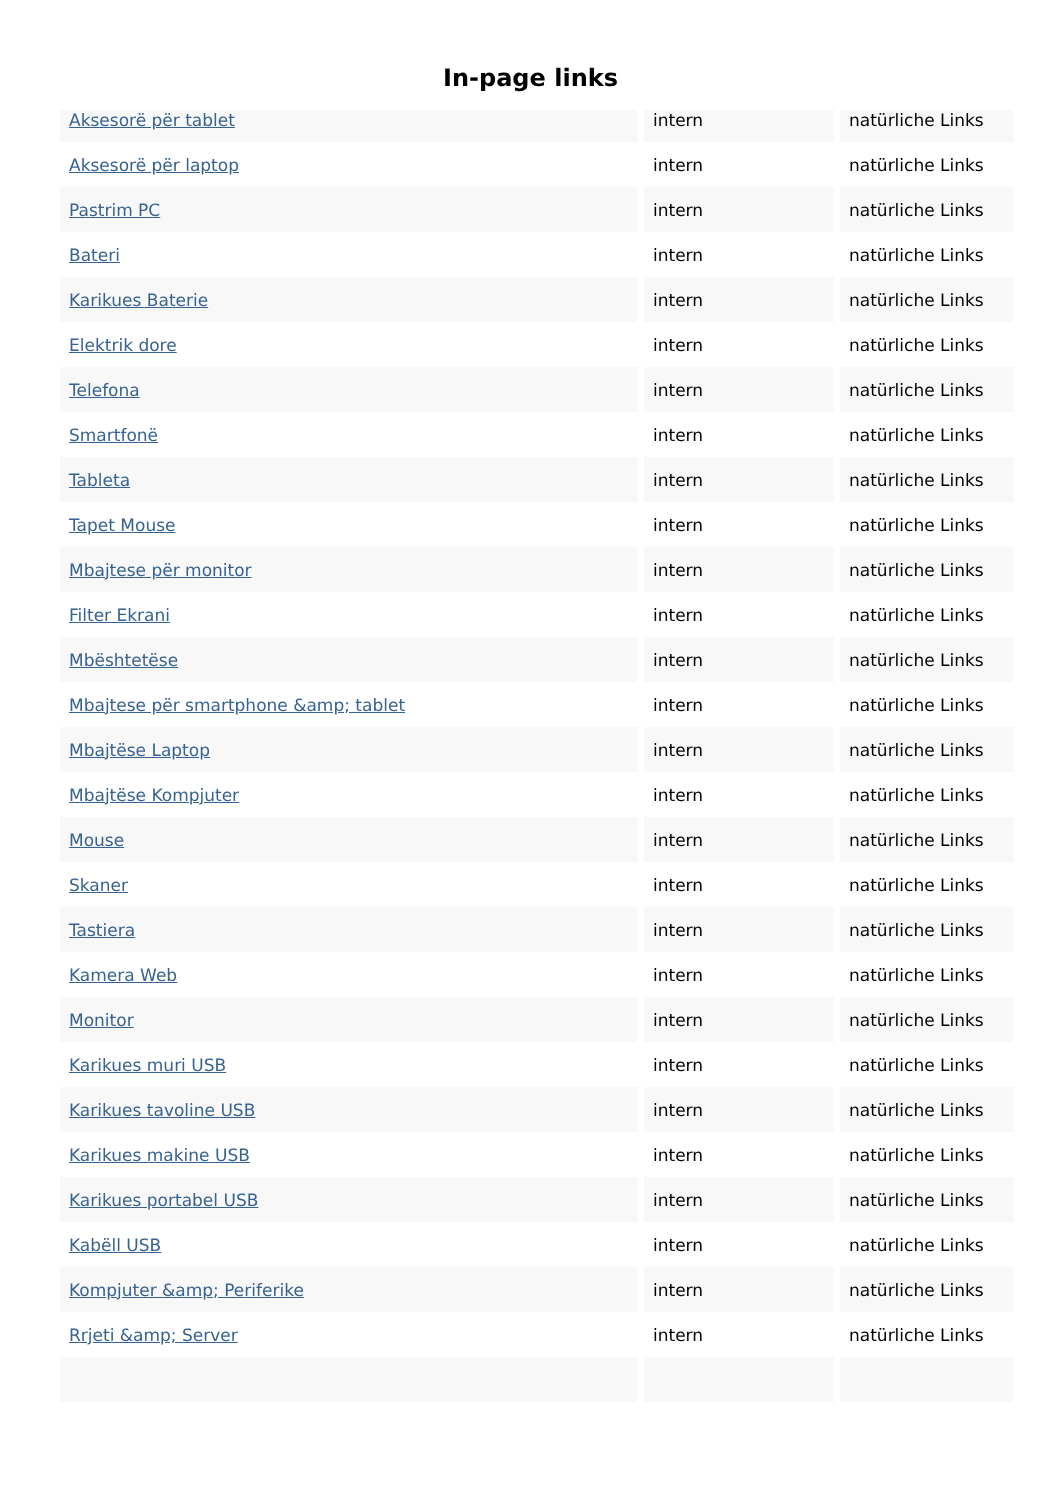In-page links
| Aksesorë për tablet | intern | natürliche Links |
| Aksesorë për laptop | intern | natürliche Links |
| Pastrim PC | intern | natürliche Links |
| Bateri | intern | natürliche Links |
| Karikues Baterie | intern | natürliche Links |
| Elektrik dore | intern | natürliche Links |
| Telefona | intern | natürliche Links |
| Smartfonë | intern | natürliche Links |
| Tableta | intern | natürliche Links |
| Tapet Mouse | intern | natürliche Links |
| Mbajtese për monitor | intern | natürliche Links |
| Filter Ekrani | intern | natürliche Links |
| Mbështetëse | intern | natürliche Links |
| Mbajtese për smartphone &amp; tablet | intern | natürliche Links |
| Mbajtëse Laptop | intern | natürliche Links |
| Mbajtëse Kompjuter | intern | natürliche Links |
| Mouse | intern | natürliche Links |
| Skaner | intern | natürliche Links |
| Tastiera | intern | natürliche Links |
| Kamera Web | intern | natürliche Links |
| Monitor | intern | natürliche Links |
| Karikues muri USB | intern | natürliche Links |
| Karikues tavoline USB | intern | natürliche Links |
| Karikues makine USB | intern | natürliche Links |
| Karikues portabel USB | intern | natürliche Links |
| Kabëll USB | intern | natürliche Links |
| Kompjuter &amp; Periferike | intern | natürliche Links |
| Rrjeti &amp; Server | intern | natürliche Links |